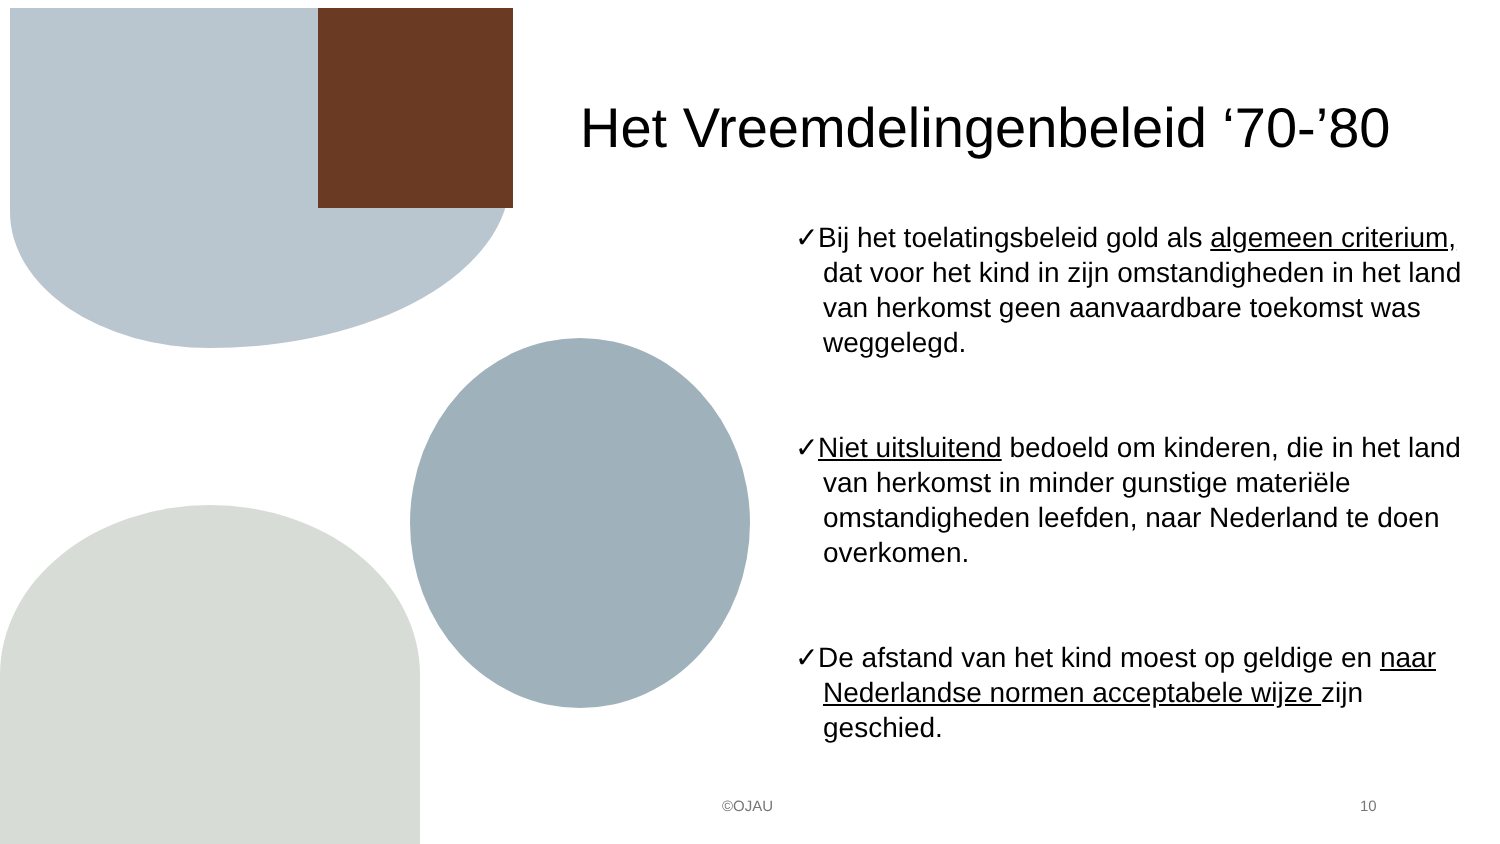Het Vreemdelingenbeleid ‘70-’80
✓Bij het toelatingsbeleid gold als algemeen criterium, dat voor het kind in zijn omstandigheden in het land van herkomst geen aanvaardbare toekomst was weggelegd.
✓Niet uitsluitend bedoeld om kinderen, die in het land van herkomst in minder gunstige materiële omstandigheden leefden, naar Nederland te doen overkomen.
✓De afstand van het kind moest op geldige en naar Nederlandse normen acceptabele wijze zijn geschied.
©OJAU 10